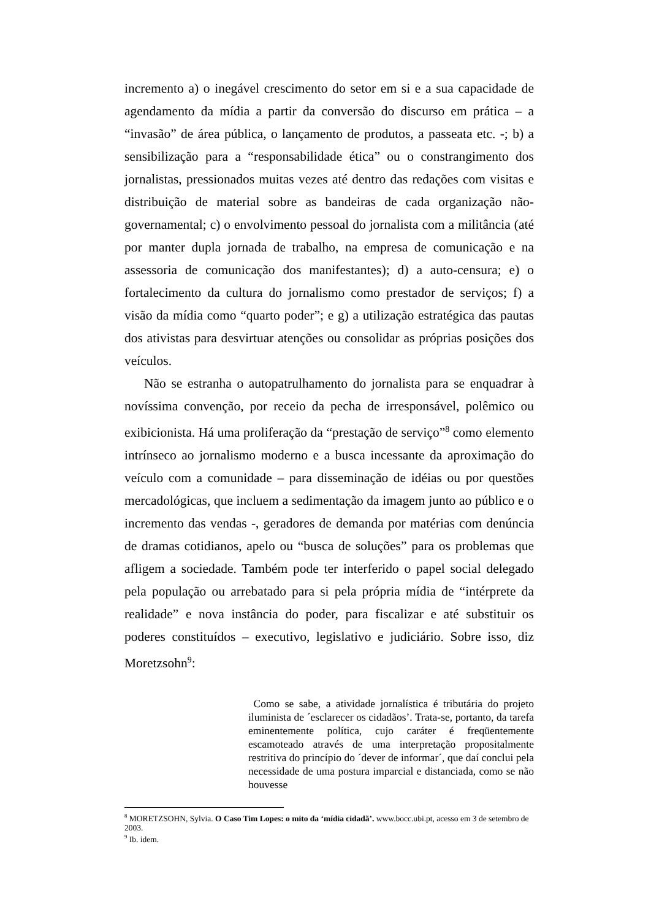incremento a) o inegável crescimento do setor em si e a sua capacidade de agendamento da mídia a partir da conversão do discurso em prática – a “invasão” de área pública, o lançamento de produtos, a passeata etc. -; b) a sensibilização para a “responsabilidade ética” ou o constrangimento dos jornalistas, pressionados muitas vezes até dentro das redações com visitas e distribuição de material sobre as bandeiras de cada organização não-governamental; c) o envolvimento pessoal do jornalista com a militância (até por manter dupla jornada de trabalho, na empresa de comunicação e na assessoria de comunicação dos manifestantes); d) a auto-censura; e) o fortalecimento da cultura do jornalismo como prestador de serviços; f) a visão da mídia como “quarto poder”; e g) a utilização estratégica das pautas dos ativistas para desvirtuar atenções ou consolidar as próprias posições dos veículos.
Não se estranha o autopatrulhamento do jornalista para se enquadrar à novíssima convenção, por receio da pecha de irresponsável, polêmico ou exibicionista. Há uma proliferação da “prestação de serviço”<sup>8</sup> como elemento intrínseco ao jornalismo moderno e a busca incessante da aproximação do veículo com a comunidade – para disseminação de idéias ou por questões mercadológicas, que incluem a sedimentação da imagem junto ao público e o incremento das vendas -, geradores de demanda por matérias com denúncia de dramas cotidianos, apelo ou “busca de soluções” para os problemas que afligem a sociedade. Também pode ter interferido o papel social delegado pela população ou arrebatado para si pela própria mídia de “intérprete da realidade” e nova instância do poder, para fiscalizar e até substituir os poderes constituídos – executivo, legislativo e judiciário. Sobre isso, diz Moretzsohn<sup>9</sup>:
Como se sabe, a atividade jornalística é tributária do projeto iluminista de ´esclarecer os cidadãos’. Trata-se, portanto, da tarefa eminentemente política, cujo caráter é freqüentemente escamoteado através de uma interpretação propositalmente restritiva do princípio do ´dever de informar´, que daí conclui pela necessidade de uma postura imparcial e distanciada, como se não houvesse
<sup>8</sup> MORETZSOHN, Sylvia. O Caso Tim Lopes: o mito da ‘mídia cidadã’. www.bocc.ubi.pt, acesso em 3 de setembro de 2003.
<sup>9</sup> Ib. idem.